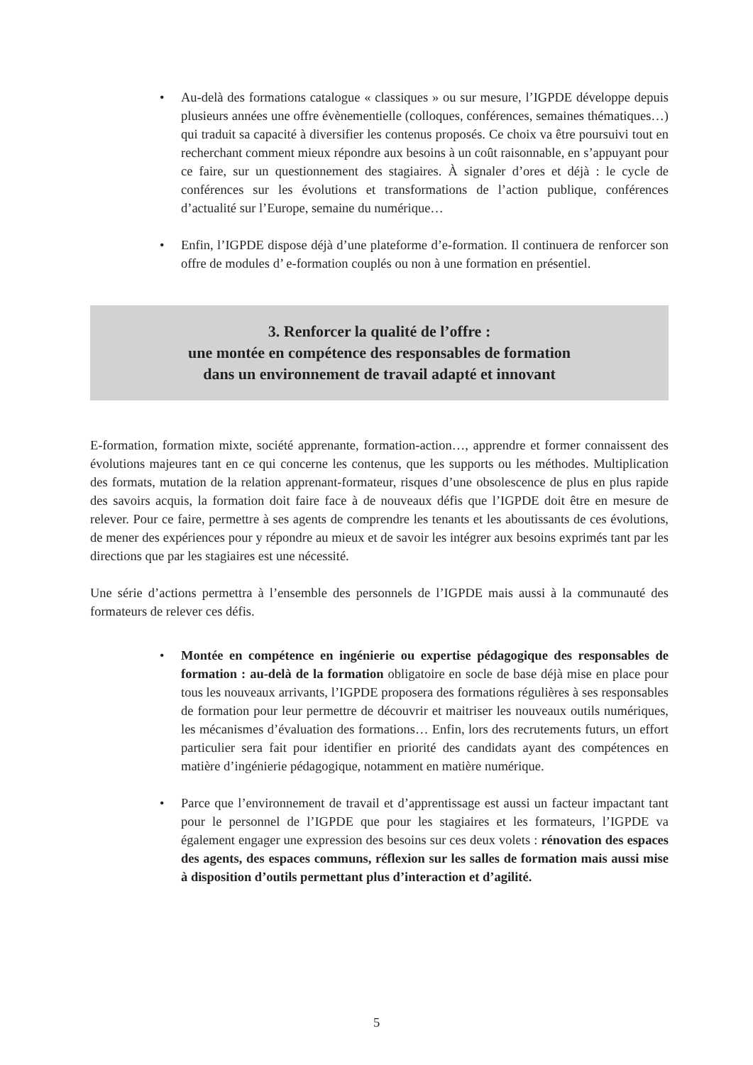• Au-delà des formations catalogue « classiques » ou sur mesure, l’IGPDE développe depuis plusieurs années une offre évènementielle (colloques, conférences, semaines thématiques…) qui traduit sa capacité à diversifier les contenus proposés. Ce choix va être poursuivi tout en recherchant comment mieux répondre aux besoins à un coût raisonnable, en s’appuyant pour ce faire, sur un questionnement des stagiaires. À signaler d’ores et déjà : le cycle de conférences sur les évolutions et transformations de l’action publique, conférences d’actualité sur l’Europe, semaine du numérique…
• Enfin, l’IGPDE dispose déjà d’une plateforme d’e-formation. Il continuera de renforcer son offre de modules d’ e-formation couplés ou non à une formation en présentiel.
3. Renforcer la qualité de l’offre :
une montée en compétence des responsables de formation
dans un environnement de travail adapté et innovant
E-formation, formation mixte, société apprenante, formation-action…, apprendre et former connaissent des évolutions majeures tant en ce qui concerne les contenus, que les supports ou les méthodes. Multiplication des formats, mutation de la relation apprenant-formateur, risques d’une obsolescence de plus en plus rapide des savoirs acquis, la formation doit faire face à de nouveaux défis que l’IGPDE doit être en mesure de relever. Pour ce faire, permettre à ses agents de comprendre les tenants et les aboutissants de ces évolutions, de mener des expériences pour y répondre au mieux et de savoir les intégrer aux besoins exprimés tant par les directions que par les stagiaires est une nécessité.
Une série d’actions permettra à l’ensemble des personnels de l’IGPDE mais aussi à la communauté des formateurs de relever ces défis.
• Montée en compétence en ingénierie ou expertise pédagogique des responsables de formation : au-delà de la formation obligatoire en socle de base déjà mise en place pour tous les nouveaux arrivants, l’IGPDE proposera des formations régulières à ses responsables de formation pour leur permettre de découvrir et maitriser les nouveaux outils numériques, les mécanismes d’évaluation des formations… Enfin, lors des recrutements futurs, un effort particulier sera fait pour identifier en priorité des candidats ayant des compétences en matière d’ingénierie pédagogique, notamment en matière numérique.
• Parce que l’environnement de travail et d’apprentissage est aussi un facteur impactant tant pour le personnel de l’IGPDE que pour les stagiaires et les formateurs, l’IGPDE va également engager une expression des besoins sur ces deux volets : rénovation des espaces des agents, des espaces communs, réflexion sur les salles de formation mais aussi mise à disposition d’outils permettant plus d’interaction et d’agilité.
5